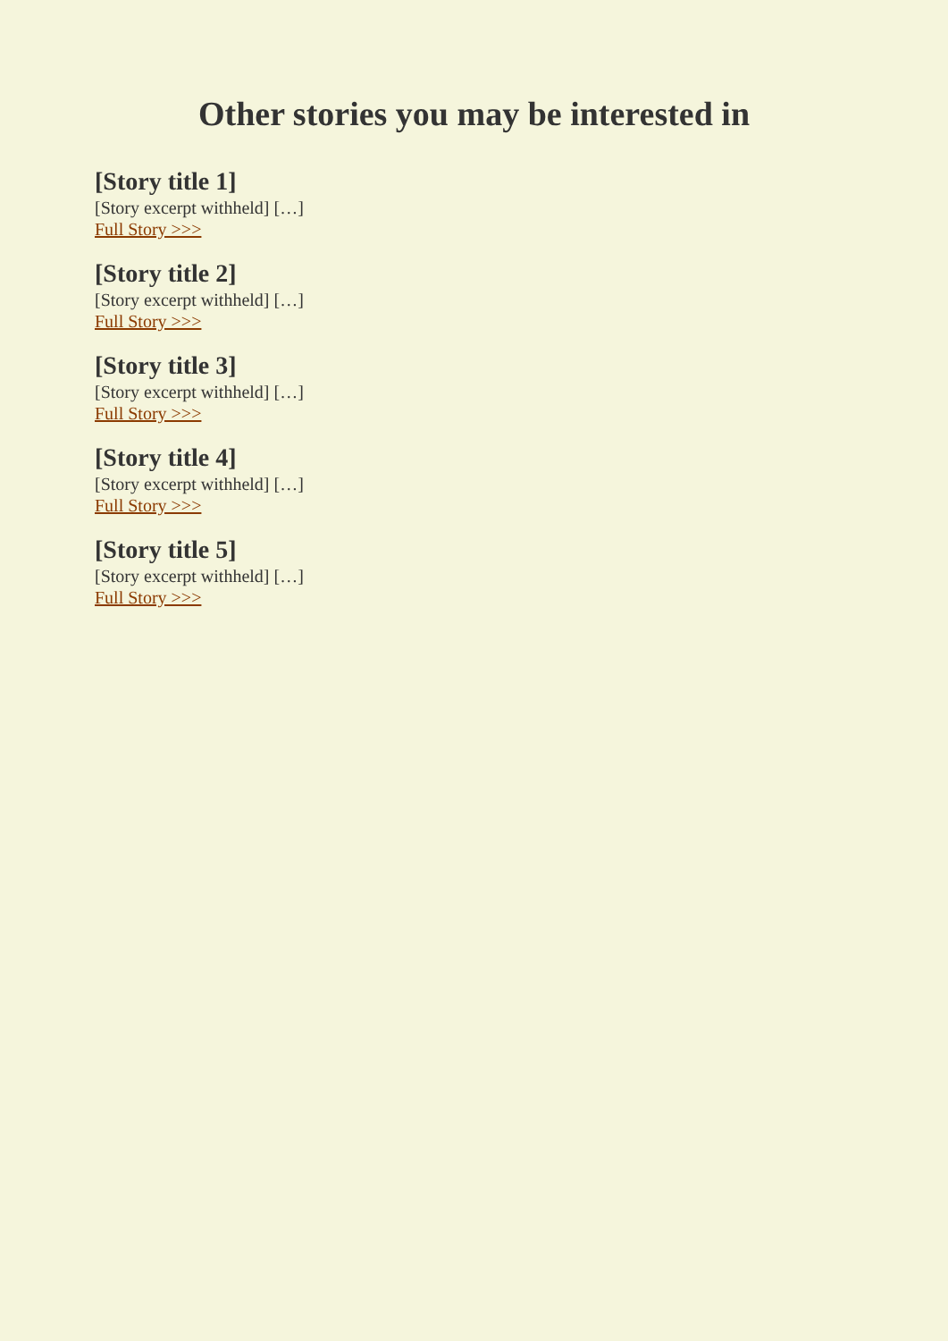Other stories you may be interested in
[Story title 1]
[Story excerpt withheld] […]
Full Story >>>
[Story title 2]
[Story excerpt withheld] […]
Full Story >>>
[Story title 3]
[Story excerpt withheld] […]
Full Story >>>
[Story title 4]
[Story excerpt withheld] […]
Full Story >>>
[Story title 5]
[Story excerpt withheld] […]
Full Story >>>